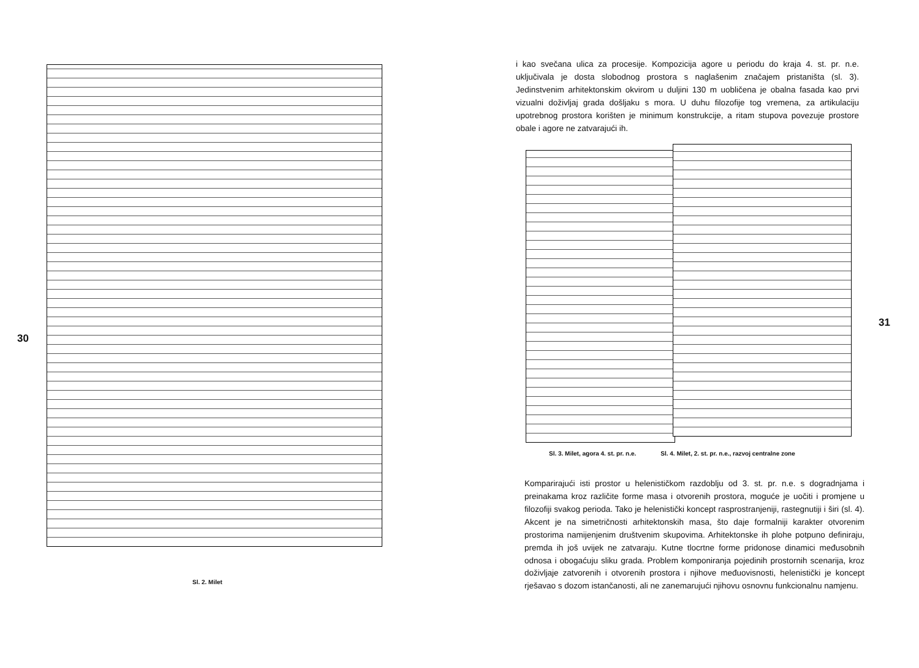30
Sl. 2. Milet
i kao svečana ulica za procesije. Kompozicija agore u periodu do kraja 4. st. pr. n.e. uključivala je dosta slobodnog prostora s naglašenim značajem pristaništa (sl. 3). Jedinstvenim arhitektonskim okvirom u duljini 130 m uobličena je obalna fasada kao prvi vizualni doživljaj grada došljaku s mora. U duhu filozofije tog vremena, za artikulaciju upotrebnog prostora korišten je minimum konstrukcije, a ritam stupova povezuje prostore obale i agore ne zatvarajući ih.
Sl. 3. Milet, agora 4. st. pr. n.e. Sl. 4. Milet, 2. st. pr. n.e., razvoj centralne zone
31
Komparirajući isti prostor u helenističkom razdoblju od 3. st. pr. n.e. s dogradnjama i preinakama kroz različite forme masa i otvorenih prostora, moguće je uočiti i promjene u filozofiji svakog perioda. Tako je helenistički koncept rasprostranjeniji, rastegnutiji i širi (sl. 4). Akcent je na simetričnosti arhitektonskih masa, što daje formalniji karakter otvorenim prostorima namijenjenim društvenim skupovima. Arhitektonske ih plohe potpuno definiraju, premda ih još uvijek ne zatvaraju. Kutne tlocrtne forme pridonose dinamici međusobnih odnosa i obogaćuju sliku grada. Problem komponiranja pojedinih prostornih scenarija, kroz doživljaje zatvorenih i otvorenih prostora i njihove međuovisnosti, helenistički je koncept rješavao s dozom istančanosti, ali ne zanemarujući njihovu osnovnu funkcionalnu namjenu.